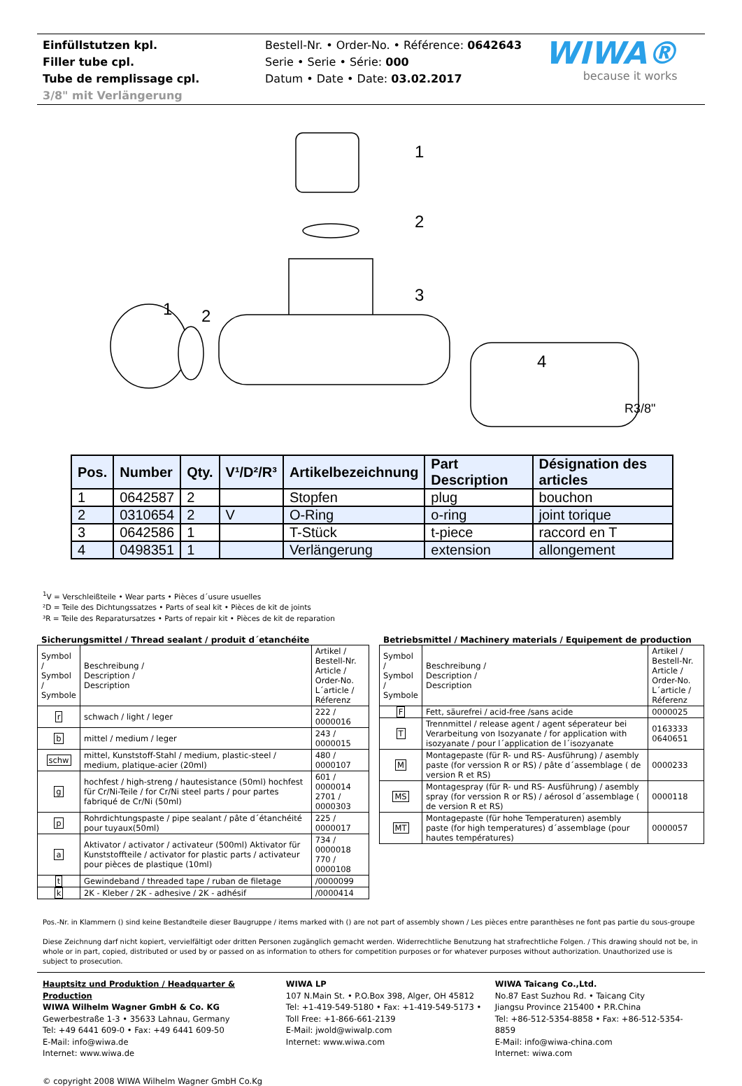Einfüllstutzen kpl.
Filler tube cpl.
Tube de remplissage cpl.
3/8" mit Verlängerung
Bestell-Nr. • Order-No. • Référence: 0642643
Serie • Serie • Série: 000
Datum • Date • Date: 03.02.2017
WIWA®
because it works
1
2
3
1
2
4
R3/8"
| Pos. | Number | Qty. | V¹/D²/R³ | Artikelbezeichnung | Part Description | Désignation des articles |
| --- | --- | --- | --- | --- | --- | --- |
| 1 | 0642587 | 2 | | Stopfen | plug | bouchon |
| 2 | 0310654 | 2 | V | O-Ring | o-ring | joint torique |
| 3 | 0642586 | 1 | | T-Stück | t-piece | raccord en T |
| 4 | 0498351 | 1 | | Verlängerung | extension | allongement |
<sup>1</sup> V = Verschleißteile • Wear parts • Pièces d´usure usuelles
²D = Teile des Dichtungssatzes • Parts of seal kit • Pièces de kit de joints
³R = Teile des Reparatursatzes • Parts of repair kit • Pièces de kit de reparation
Sicherungsmittel / Thread sealant / produit d´etanchéite
| Symbol / Symbol / Symbole | Beschreibung / Description / Description | Artikel / Bestell-Nr. Article / Order-No. L´article / Réferenz |
| r | schwach / light / leger | 222 / 0000016 |
| b | mittel / medium / leger | 243 / 0000015 |
| schw | mittel, Kunststoff-Stahl / medium, plastic-steel / medium, platique-acier (20ml) | 480 / 0000107 |
| g | hochfest / high-streng / hautesistance (50ml) hochfest für Cr/Ni-Teile / for Cr/Ni steel parts / pour partes fabriqué de Cr/Ni (50ml) | 601 / 0000014 2701 / 0000303 |
| p | Rohrdichtungspaste / pipe sealant / pâte d´étanchéité pour tuyaux(50ml) | 225 / 0000017 |
| a | Aktivator / activator / activateur (500ml) Aktivator für Kunststoffteile / activator for plastic parts / activateur pour pièces de plastique (10ml) | 734 / 0000018 770 / 0000108 |
| t | Gewindeband / threaded tape / ruban de filetage | /0000099 |
| k | 2K - Kleber / 2K - adhesive / 2K - adhésif | /0000414 |
Betriebsmittel / Machinery materials / Equipement de production
| Symbol / Symbol / Symbole | Beschreibung / Description / Description | Artikel / Bestell-Nr. Article / Order-No. L´article / Réferenz |
| F | Fett, säurefrei / acid-free /sans acide | 0000025 |
| T | Trennmittel / release agent / agent séperateur bei Verarbeitung von Isozyanate / for application with isozyanate / pour l´application de l´isozyanate | 0163333 0640651 |
| M | Montagepaste (für R- und RS- Ausführung) / asembly paste (for verssion R or RS) / pâte d´assemblage ( de version R et RS) | 0000233 |
| MS | Montagespray (für R- und RS- Ausführung) / asembly spray (for verssion R or RS) / aérosol d´assemblage ( de version R et RS) | 0000118 |
| MT | Montagepaste (für hohe Temperaturen) asembly paste (for high temperatures) d´assemblage (pour hautes températures) | 0000057 |
Pos.-Nr. in Klammern () sind keine Bestandteile dieser Baugruppe / items marked with () are not part of assembly shown / Les pièces entre paranthèses ne font pas partie du sous-groupe
Diese Zeichnung darf nicht kopiert, vervielfältigt oder dritten Personen zugänglich gemacht werden. Widerrechtliche Benutzung hat strafrechtliche Folgen. / This drawing should not be, in whole or in part, copied, distributed or used by or passed on as information to others for competition purposes or for whatever purposes without authorization. Unauthorized use is subject to prosecution.
Hauptsitz und Produktion / Headquarter & Production
WIWA Wilhelm Wagner GmbH & Co. KG
Gewerbestraße 1-3 • 35633 Lahnau, Germany
Tel: +49 6441 609-0 • Fax: +49 6441 609-50
E-Mail: info@wiwa.de
Internet: www.wiwa.de
WIWA LP
107 N.Main St. • P.O.Box 398, Alger, OH 45812
Tel: +1-419-549-5180 • Fax: +1-419-549-5173 •
Toll Free: +1-866-661-2139
E-Mail: jwold@wiwalp.com
Internet: www.wiwa.com
WIWA Taicang Co.,Ltd.
No.87 East Suzhou Rd. • Taicang City
Jiangsu Province 215400 • P.R.China
Tel: +86-512-5354-8858 • Fax: +86-512-5354-8859
E-Mail: info@wiwa-china.com
Internet: wiwa.com
© copyright 2008 WIWA Wilhelm Wagner GmbH Co.Kg